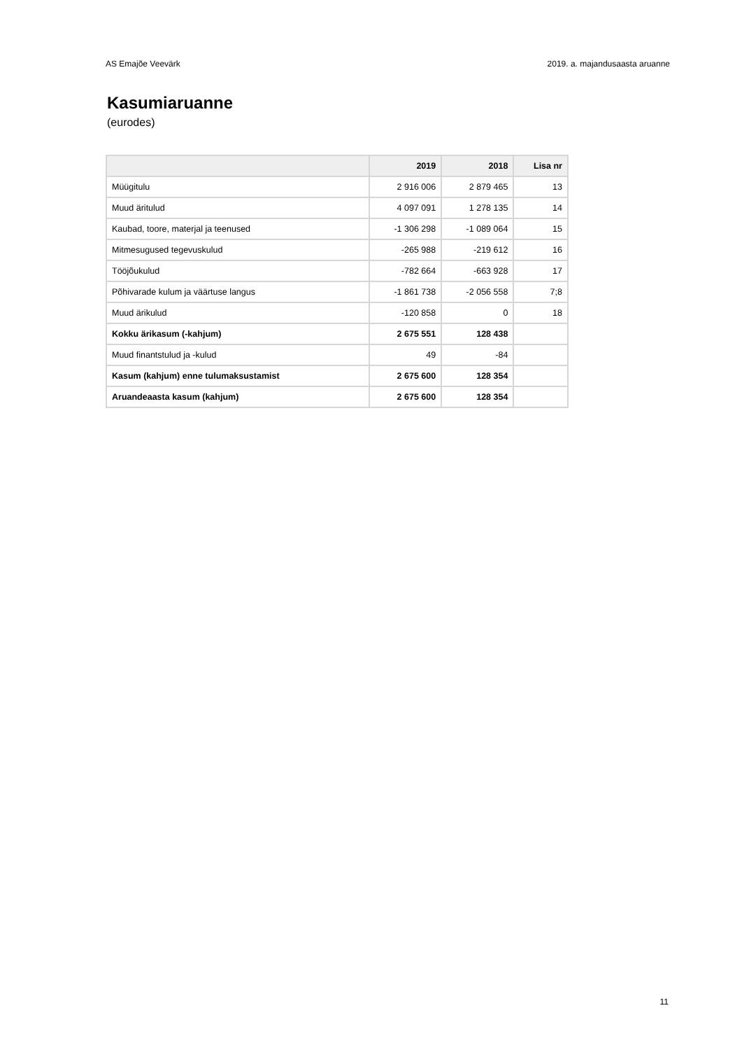AS Emajõe Veevärk 2019. a. majandusaasta aruanne
Kasumiaruanne
(eurodes)
| | 2019 | 2018 | Lisa nr |
| --- | --- | --- | --- |
| Müügitulu | 2 916 006 | 2 879 465 | 13 |
| Muud äritulud | 4 097 091 | 1 278 135 | 14 |
| Kaubad, toore, materjal ja teenused | -1 306 298 | -1 089 064 | 15 |
| Mitmesugused tegevuskulud | -265 988 | -219 612 | 16 |
| Tööjõukulud | -782 664 | -663 928 | 17 |
| Põhivarade kulum ja väärtuse langus | -1 861 738 | -2 056 558 | 7;8 |
| Muud ärikulud | -120 858 | 0 | 18 |
| Kokku ärikasum (-kahjum) | 2 675 551 | 128 438 | |
| Muud finantstulud ja -kulud | 49 | -84 | |
| Kasum (kahjum) enne tulumaksustamist | 2 675 600 | 128 354 | |
| Aruandeaasta kasum (kahjum) | 2 675 600 | 128 354 | |
11